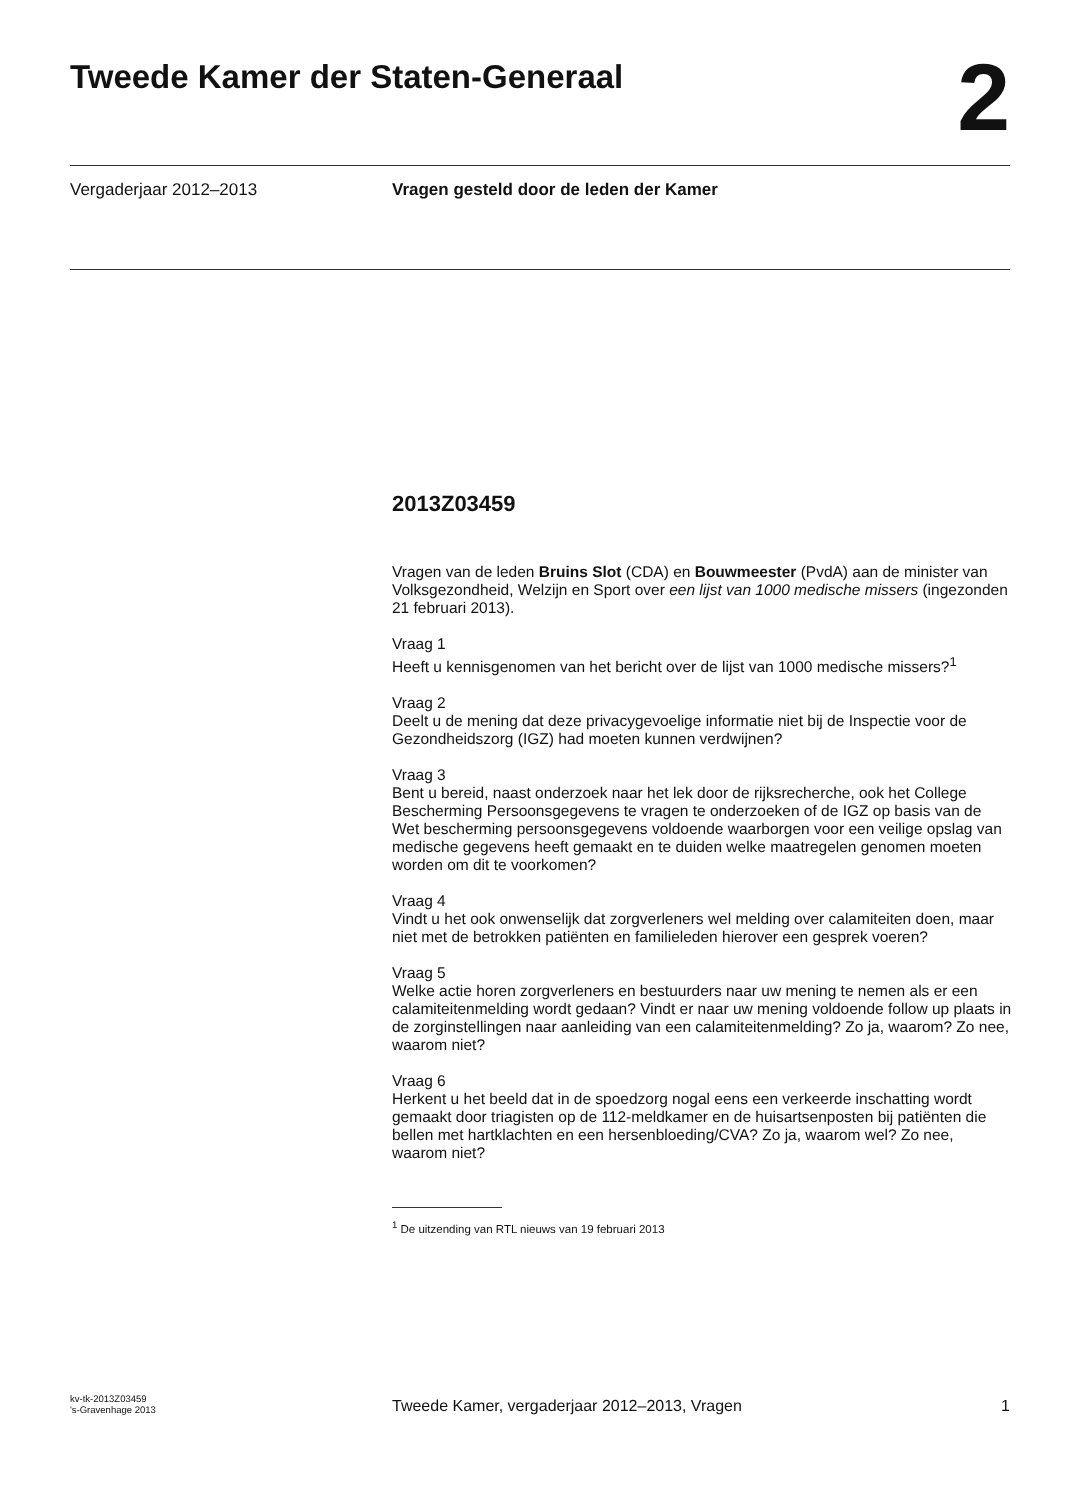Tweede Kamer der Staten-Generaal
2
Vergaderjaar 2012–2013 Vragen gesteld door de leden der Kamer
2013Z03459
Vragen van de leden Bruins Slot (CDA) en Bouwmeester (PvdA) aan de minister van Volksgezondheid, Welzijn en Sport over een lijst van 1000 medische missers (ingezonden 21 februari 2013).
Vraag 1
Heeft u kennisgenomen van het bericht over de lijst van 1000 medische missers?<sup>1</sup>
Vraag 2
Deelt u de mening dat deze privacygevoelige informatie niet bij de Inspectie voor de Gezondheidszorg (IGZ) had moeten kunnen verdwijnen?
Vraag 3
Bent u bereid, naast onderzoek naar het lek door de rijksrecherche, ook het College Bescherming Persoonsgegevens te vragen te onderzoeken of de IGZ op basis van de Wet bescherming persoonsgegevens voldoende waarborgen voor een veilige opslag van medische gegevens heeft gemaakt en te duiden welke maatregelen genomen moeten worden om dit te voorkomen?
Vraag 4
Vindt u het ook onwenselijk dat zorgverleners wel melding over calamiteiten doen, maar niet met de betrokken patiënten en familieleden hierover een gesprek voeren?
Vraag 5
Welke actie horen zorgverleners en bestuurders naar uw mening te nemen als er een calamiteitenmelding wordt gedaan? Vindt er naar uw mening voldoende follow up plaats in de zorginstellingen naar aanleiding van een calamiteitenmelding? Zo ja, waarom? Zo nee, waarom niet?
Vraag 6
Herkent u het beeld dat in de spoedzorg nogal eens een verkeerde inschatting wordt gemaakt door triagisten op de 112-meldkamer en de huisartsenposten bij patiënten die bellen met hartklachten en een hersenbloeding/CVA? Zo ja, waarom wel? Zo nee, waarom niet?
<sup>1</sup> De uitzending van RTL nieuws van 19 februari 2013
kv-tk-2013Z03459
's-Gravenhage 2013
Tweede Kamer, vergaderjaar 2012–2013, Vragen
1